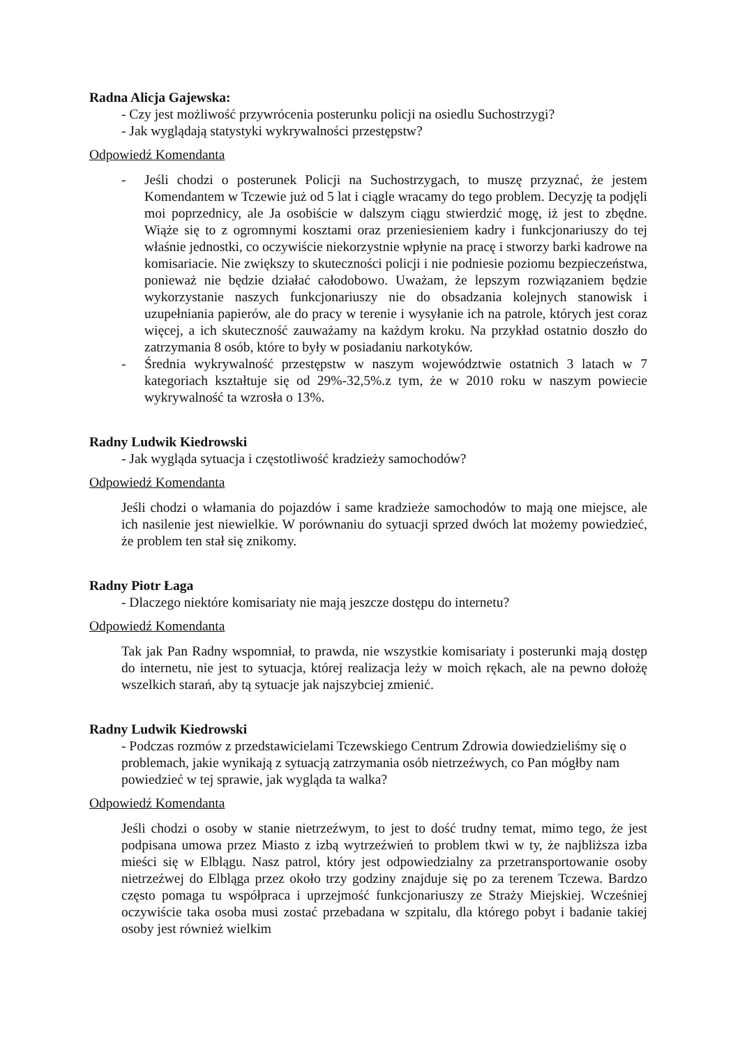Radna Alicja Gajewska:
- Czy jest możliwość przywrócenia posterunku policji na osiedlu Suchostrzygi?
- Jak wyglądają statystyki wykrywalności przestępstw?
Odpowiedź Komendanta
- Jeśli chodzi o posterunek Policji na Suchostrzygach, to muszę przyznać, że jestem Komendantem w Tczewie już od 5 lat i ciągle wracamy do tego problem. Decyzję ta podjęli moi poprzednicy, ale Ja osobiście w dalszym ciągu stwierdzić mogę, iż jest to zbędne. Wiąże się to z ogromnymi kosztami oraz przeniesieniem kadry i funkcjonariuszy do tej właśnie jednostki, co oczywiście niekorzystnie wpłynie na pracę i stworzy barki kadrowe na komisariacie. Nie zwiększy to skuteczności policji i nie podniesie poziomu bezpieczeństwa, ponieważ nie będzie działać całodobowo. Uważam, że lepszym rozwiązaniem będzie wykorzystanie naszych funkcjonariuszy nie do obsadzania kolejnych stanowisk i uzupełniania papierów, ale do pracy w terenie i wysyłanie ich na patrole, których jest coraz więcej, a ich skuteczność zauważamy na każdym kroku. Na przykład ostatnio doszło do zatrzymania 8 osób, które to były w posiadaniu narkotyków.
- Średnia wykrywalność przestępstw w naszym województwie ostatnich 3 latach w 7 kategoriach kształtuje się od 29%-32,5%.z tym, że w 2010 roku w naszym powiecie wykrywalność ta wzrosła o 13%.
Radny Ludwik Kiedrowski
- Jak wygląda sytuacja i częstotliwość kradzieży samochodów?
Odpowiedź Komendanta
Jeśli chodzi o włamania do pojazdów i same kradzieże samochodów to mają one miejsce, ale ich nasilenie jest niewielkie. W porównaniu do sytuacji sprzed dwóch lat możemy powiedzieć, że problem ten stał się znikomy.
Radny Piotr Łaga
- Dlaczego niektóre komisariaty nie mają jeszcze dostępu do internetu?
Odpowiedź Komendanta
Tak jak Pan Radny wspomniał, to prawda, nie wszystkie komisariaty i posterunki mają dostęp do internetu, nie jest to sytuacja, której realizacja leży w moich rękach, ale na pewno dołożę wszelkich starań, aby tą sytuacje jak najszybciej zmienić.
Radny Ludwik Kiedrowski
- Podczas rozmów z przedstawicielami Tczewskiego Centrum Zdrowia dowiedzieliśmy się o problemach, jakie wynikają z sytuacją zatrzymania osób nietrzeźwych, co Pan mógłby nam powiedzieć w tej sprawie, jak wygląda ta walka?
Odpowiedź Komendanta
Jeśli chodzi o osoby w stanie nietrzeźwym, to jest to dość trudny temat, mimo tego, że jest podpisana umowa przez Miasto z izbą wytrzeźwień to problem tkwi w ty, że najbliższa izba mieści się w Elblągu. Nasz patrol, który jest odpowiedzialny za przetransportowanie osoby nietrzeźwej do Elbląga przez około trzy godziny znajduje się po za terenem Tczewa. Bardzo często pomaga tu współpraca i uprzejmość funkcjonariuszy ze Straży Miejskiej. Wcześniej oczywiście taka osoba musi zostać przebadana w szpitalu, dla którego pobyt i badanie takiej osoby jest również wielkim